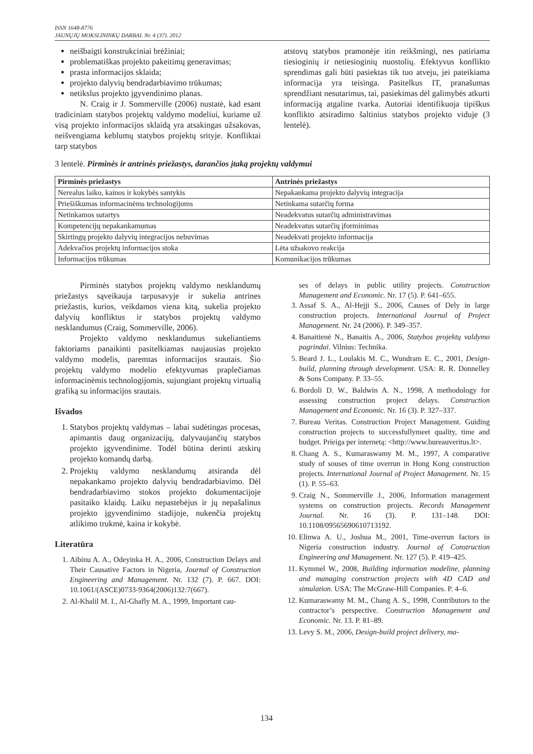ISSN 1648-8776
JAUNŲJŲ MOKSLININKŲ DARBAI. Nr. 4 (37). 2012
neišbaigti konstrukciniai brėžiniai;
problematiškas projekto pakeitimų generavimas;
prasta informacijos sklaida;
projekto dalyvių bendradarbiavimo trūkumas;
netikslus projekto įgyvendinimo planas.
N. Craig ir J. Sommerville (2006) nustatė, kad esant tradiciniam statybos projektų valdymo modeliui, kuriame už visą projekto informacijos sklaidą yra atsakingas užsakovas, neišvengiama keblumų statybos projektų srityje. Konfliktai tarp statybos
atstovų statybos pramonėje itin reikšmingi, nes patiriama tiesioginių ir netiesioginių nuostolių. Efektyvus konflikto sprendimas gali būti pasiektas tik tuo atveju, jei pateikiama informacija yra teisinga. Pasitelkus IT, pranašumas sprendžiant nesutarimus, tai, pasiekimas dėl galimybės atkurti informaciją atgaline tvarka. Autoriai identifikuoja tipiškus konflikto atsiradimo šaltinius statybos projekto viduje (3 lentelė).
3 lentelė. Pirminės ir antrinės priežastys, darančios įtaką projektų valdymui
| Pirminės priežastys | Antrinės priežastys |
| --- | --- |
| Nerealus laiko, kainos ir kokybės santykis | Nepakankama projekto dalyvių integracija |
| Priešiškumas informacinėms technologijoms | Netinkama sutarčių forma |
| Netinkamos sutartys | Neadekvatus sutarčių administravimas |
| Kompetencijų nepakankamumas | Neadekvatus sutarčių įforminimas |
| Skirtingų projekto dalyvių integracijos nebuvimas | Neadekvati projekto informacija |
| Adekvačios projektų informacijos stoka | Lėta užsakovo reakcija |
| Informacijos trūkumas | Komunikacijos trūkumas |
Pirminės statybos projektų valdymo nesklandumų priežastys sąveikauja tarpusavyje ir sukelia antrines priežastis, kurios, veikdamos viena kitą, sukelia projekto dalyvių konfliktus ir statybos projektų valdymo nesklandumus (Craig, Sommerville, 2006).
Projekto valdymo nesklandumus sukeliantiems faktoriams panaikinti pasitelkiamas naujausias projekto valdymo modelis, paremtas informacijos srautais. Šio projektų valdymo modelio efektyvumas praplečiamas informacinėmis technologijomis, sujungiant projektų virtualią grafiką su informacijos srautais.
Išvados
1. Statybos projektų valdymas – labai sudėtingas procesas, apimantis daug organizacijų, dalyvaujančių statybos projekto įgyvendinime. Todėl būtina derinti atskirų projekto komandų darbą.
2. Projektų valdymo nesklandumų atsiranda dėl nepakankamo projekto dalyvių bendradarbiavimo. Dėl bendradarbiavimo stokos projekto dokumentacijoje pasitaiko klaidų. Laiku nepastebėjus ir jų nepašalinus projekto įgyvendinimo stadijoje, nukenčia projektų atlikimo trukmė, kaina ir kokybė.
Literatūra
1. Aibinu A. A., Odeyinka H. A., 2006, Construction Delays and Their Causative Factors in Nigeria, Journal of Construction Engineering and Management. Nr. 132 (7). P. 667. DOI: 10.1061/(ASCE)0733-9364(2006)132:7(667).
2. Al-Khalil M. I., Al-Ghafly M. A., 1999, Important cau-
ses of delays in public utility projects. Construction Management and Economic. Nr. 17 (5). P. 641–655.
3. Assaf S. A., Al-Hejji S., 2006, Causes of Dely in large construction projects. International Journal of Project Management. Nr. 24 (2006). P. 349–357.
4. Banaitienė N., Banaitis A., 2006, Statybos projektų valdymo pagrindai. Vilnius: Technika.
5. Beard J. L., Loulakis M. C., Wundram E. C., 2001, Design-build, planning through development. USA: R. R. Donnelley & Sons Company. P. 33–55.
6. Bordoli D. W., Baldwin A. N., 1998, A methodology for assessing construction project delays. Construction Management and Economic. Nr. 16 (3). P. 327–337.
7. Bureau Veritas. Construction Project Management. Guiding construction projects to successfullymeet quality, time and budget. Prieiga per internetą: <http://www.bureauveritus.lt>.
8. Chang A. S., Kumaraswamy M. M., 1997, A comparative study of souses of time overrun in Hong Kong construction projects. International Journal of Project Management. Nr. 15 (1). P. 55–63.
9. Craig N., Sommerville J., 2006, Information management systems on construction projects. Records Management Journal. Nr. 16 (3). P. 131–148. DOI: 10.1108/09565690610713192.
10. Elinwa A. U., Joshua M., 2001, Time-overrun factors in Nigeria construction industry. Journal of Construction Engineering and Management. Nr. 127 (5). P. 419–425.
11. Kymmel W., 2008, Building information modeline, planning and managing construction projects with 4D CAD and simulation. USA: The McGraw-Hill Companies. P. 4–6.
12. Kumaraswamy M. M., Chang A. S., 1998, Contributors to the contractor’s perspective. Construction Management and Economic. Nr. 13. P. 81–89.
13. Levy S. M., 2006, Design-build project delivery, ma-
134